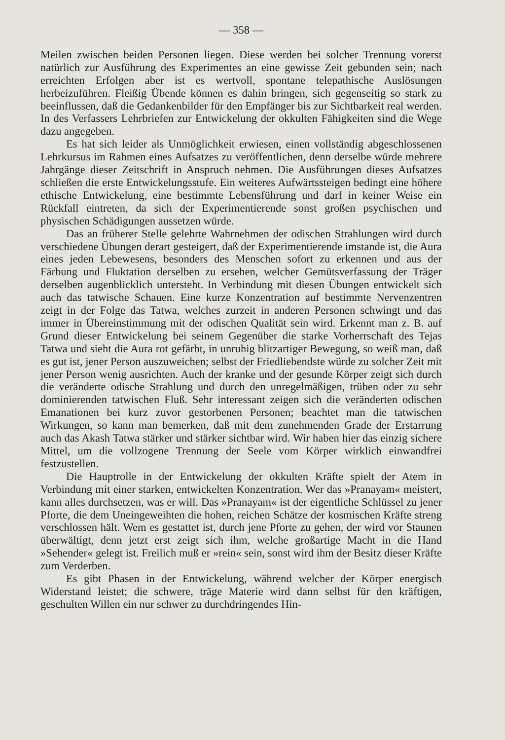— 358 —
Meilen zwischen beiden Personen liegen. Diese werden bei solcher Trennung vorerst natürlich zur Ausführung des Experimentes an eine gewisse Zeit gebunden sein; nach erreichten Erfolgen aber ist es wertvoll, spontane telepathische Auslösungen herbeizuführen. Fleißig Übende können es dahin bringen, sich gegenseitig so stark zu beeinflussen, daß die Gedankenbilder für den Empfänger bis zur Sichtbarkeit real werden. In des Verfassers Lehrbriefen zur Entwickelung der okkulten Fähigkeiten sind die Wege dazu angegeben.
Es hat sich leider als Unmöglichkeit erwiesen, einen vollständig abgeschlossenen Lehrkursus im Rahmen eines Aufsatzes zu veröffentlichen, denn derselbe würde mehrere Jahrgänge dieser Zeitschrift in Anspruch nehmen. Die Ausführungen dieses Aufsatzes schließen die erste Entwickelungsstufe. Ein weiteres Aufwärtssteigen bedingt eine höhere ethische Entwickelung, eine bestimmte Lebensführung und darf in keiner Weise ein Rückfall eintreten, da sich der Experimentierende sonst großen psychischen und physischen Schädigungen aussetzen würde.
Das an früherer Stelle gelehrte Wahrnehmen der odischen Strahlungen wird durch verschiedene Übungen derart gesteigert, daß der Experimentierende imstande ist, die Aura eines jeden Lebewesens, besonders des Menschen sofort zu erkennen und aus der Färbung und Fluktation derselben zu ersehen, welcher Gemütsverfassung der Träger derselben augenblicklich untersteht. In Verbindung mit diesen Übungen entwickelt sich auch das tatwische Schauen. Eine kurze Konzentration auf bestimmte Nervenzentren zeigt in der Folge das Tatwa, welches zurzeit in anderen Personen schwingt und das immer in Übereinstimmung mit der odischen Qualität sein wird. Erkennt man z. B. auf Grund dieser Entwickelung bei seinem Gegenüber die starke Vorherrschaft des Tejas Tatwa und sieht die Aura rot gefärbt, in unruhig blitzartiger Bewegung, so weiß man, daß es gut ist, jener Person auszuweichen; selbst der Friedliebendste würde zu solcher Zeit mit jener Person wenig ausrichten. Auch der kranke und der gesunde Körper zeigt sich durch die veränderte odische Strahlung und durch den unregelmäßigen, trüben oder zu sehr dominierenden tatwischen Fluß. Sehr interessant zeigen sich die veränderten odischen Emanationen bei kurz zuvor gestorbenen Personen; beachtet man die tatwischen Wirkungen, so kann man bemerken, daß mit dem zunehmenden Grade der Erstarrung auch das Akash Tatwa stärker und stärker sichtbar wird. Wir haben hier das einzig sichere Mittel, um die vollzogene Trennung der Seele vom Körper wirklich einwandfrei festzustellen.
Die Hauptrolle in der Entwickelung der okkulten Kräfte spielt der Atem in Verbindung mit einer starken, entwickelten Konzentration. Wer das »Pranayam« meistert, kann alles durchsetzen, was er will. Das »Pranayam« ist der eigentliche Schlüssel zu jener Pforte, die dem Uneingeweihten die hohen, reichen Schätze der kosmischen Kräfte streng verschlossen hält. Wem es gestattet ist, durch jene Pforte zu gehen, der wird vor Staunen überwältigt, denn jetzt erst zeigt sich ihm, welche großartige Macht in die Hand »Sehender« gelegt ist. Freilich muß er »rein« sein, sonst wird ihm der Besitz dieser Kräfte zum Verderben.
Es gibt Phasen in der Entwickelung, während welcher der Körper energisch Widerstand leistet; die schwere, träge Materie wird dann selbst für den kräftigen, geschulten Willen ein nur schwer zu durchdringendes Hin-